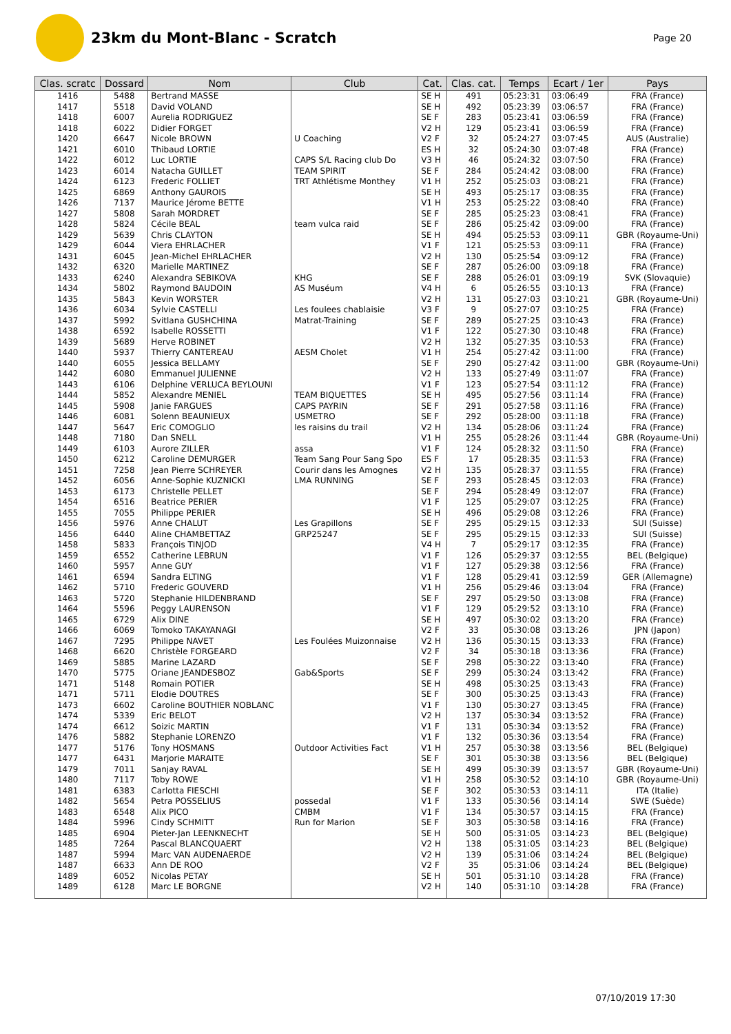23km du Mont-Blanc - Scratch
Page 20
| Clas. scratc | Dossard | Nom | Club | Cat. | Clas. cat. | Temps | Ecart / 1er | Pays |
| --- | --- | --- | --- | --- | --- | --- | --- | --- |
| 1416 | 5488 | Bertrand MASSE | | SE H | 491 | 05:23:31 | 03:06:49 | FRA (France) |
| 1417 | 5518 | David VOLAND | | SE H | 492 | 05:23:39 | 03:06:57 | FRA (France) |
| 1418 | 6007 | Aurelia RODRIGUEZ | | SE F | 283 | 05:23:41 | 03:06:59 | FRA (France) |
| 1418 | 6022 | Didier FORGET | | V2 H | 129 | 05:23:41 | 03:06:59 | FRA (France) |
| 1420 | 6647 | Nicole BROWN | U Coaching | V2 F | 32 | 05:24:27 | 03:07:45 | AUS (Australie) |
| 1421 | 6010 | Thibaud LORTIE | | ES H | 32 | 05:24:30 | 03:07:48 | FRA (France) |
| 1422 | 6012 | Luc LORTIE | CAPS S/L Racing club Do | V3 H | 46 | 05:24:32 | 03:07:50 | FRA (France) |
| 1423 | 6014 | Natacha GUILLET | TEAM SPIRIT | SE F | 284 | 05:24:42 | 03:08:00 | FRA (France) |
| 1424 | 6123 | Frederic FOLLIET | TRT Athlétisme Monthey | V1 H | 252 | 05:25:03 | 03:08:21 | FRA (France) |
| 1425 | 6869 | Anthony GAUROIS | | SE H | 493 | 05:25:17 | 03:08:35 | FRA (France) |
| 1426 | 7137 | Maurice Jérome BETTE | | V1 H | 253 | 05:25:22 | 03:08:40 | FRA (France) |
| 1427 | 5808 | Sarah MORDRET | | SE F | 285 | 05:25:23 | 03:08:41 | FRA (France) |
| 1428 | 5824 | Cécile BEAL | team vulca raid | SE F | 286 | 05:25:42 | 03:09:00 | FRA (France) |
| 1429 | 5639 | Chris CLAYTON | | SE H | 494 | 05:25:53 | 03:09:11 | GBR (Royaume-Uni) |
| 1429 | 6044 | Viera EHRLACHER | | V1 F | 121 | 05:25:53 | 03:09:11 | FRA (France) |
| 1431 | 6045 | Jean-Michel EHRLACHER | | V2 H | 130 | 05:25:54 | 03:09:12 | FRA (France) |
| 1432 | 6320 | Marielle MARTINEZ | | SE F | 287 | 05:26:00 | 03:09:18 | FRA (France) |
| 1433 | 6240 | Alexandra SEBIKOVA | KHG | SE F | 288 | 05:26:01 | 03:09:19 | SVK (Slovaquie) |
| 1434 | 5802 | Raymond BAUDOIN | AS Muséum | V4 H | 6 | 05:26:55 | 03:10:13 | FRA (France) |
| 1435 | 5843 | Kevin WORSTER | | V2 H | 131 | 05:27:03 | 03:10:21 | GBR (Royaume-Uni) |
| 1436 | 6034 | Sylvie CASTELLI | Les foulees chablaisie | V3 F | 9 | 05:27:07 | 03:10:25 | FRA (France) |
| 1437 | 5992 | Svitlana GUSHCHINA | Matrat-Training | SE F | 289 | 05:27:25 | 03:10:43 | FRA (France) |
| 1438 | 6592 | Isabelle ROSSETTI | | V1 F | 122 | 05:27:30 | 03:10:48 | FRA (France) |
| 1439 | 5689 | Herve ROBINET | | V2 H | 132 | 05:27:35 | 03:10:53 | FRA (France) |
| 1440 | 5937 | Thierry CANTEREAU | AESM Cholet | V1 H | 254 | 05:27:42 | 03:11:00 | FRA (France) |
| 1440 | 6055 | Jessica BELLAMY | | SE F | 290 | 05:27:42 | 03:11:00 | GBR (Royaume-Uni) |
| 1442 | 6080 | Emmanuel JULIENNE | | V2 H | 133 | 05:27:49 | 03:11:07 | FRA (France) |
| 1443 | 6106 | Delphine VERLUCA BEYLOUNI | | V1 F | 123 | 05:27:54 | 03:11:12 | FRA (France) |
| 1444 | 5852 | Alexandre MENIEL | TEAM BIQUETTES | SE H | 495 | 05:27:56 | 03:11:14 | FRA (France) |
| 1445 | 5908 | Janie FARGUES | CAPS PAYRIN | SE F | 291 | 05:27:58 | 03:11:16 | FRA (France) |
| 1446 | 6081 | Solenn BEAUNIEUX | USMETRO | SE F | 292 | 05:28:00 | 03:11:18 | FRA (France) |
| 1447 | 5647 | Eric COMOGLIO | les raisins du trail | V2 H | 134 | 05:28:06 | 03:11:24 | FRA (France) |
| 1448 | 7180 | Dan SNELL | | V1 H | 255 | 05:28:26 | 03:11:44 | GBR (Royaume-Uni) |
| 1449 | 6103 | Aurore ZILLER | assa | V1 F | 124 | 05:28:32 | 03:11:50 | FRA (France) |
| 1450 | 6212 | Caroline DEMURGER | Team Sang Pour Sang Spo | ES F | 17 | 05:28:35 | 03:11:53 | FRA (France) |
| 1451 | 7258 | Jean Pierre SCHREYER | Courir dans les Amognes | V2 H | 135 | 05:28:37 | 03:11:55 | FRA (France) |
| 1452 | 6056 | Anne-Sophie KUZNICKI | LMA RUNNING | SE F | 293 | 05:28:45 | 03:12:03 | FRA (France) |
| 1453 | 6173 | Christelle PELLET | | SE F | 294 | 05:28:49 | 03:12:07 | FRA (France) |
| 1454 | 6516 | Beatrice PERIER | | V1 F | 125 | 05:29:07 | 03:12:25 | FRA (France) |
| 1455 | 7055 | Philippe PERIER | | SE H | 496 | 05:29:08 | 03:12:26 | FRA (France) |
| 1456 | 5976 | Anne CHALUT | Les Grapillons | SE F | 295 | 05:29:15 | 03:12:33 | SUI (Suisse) |
| 1456 | 6440 | Aline CHAMBETTAZ | GRP25247 | SE F | 295 | 05:29:15 | 03:12:33 | SUI (Suisse) |
| 1458 | 5833 | François TINJOD | | V4 H | 7 | 05:29:17 | 03:12:35 | FRA (France) |
| 1459 | 6552 | Catherine LEBRUN | | V1 F | 126 | 05:29:37 | 03:12:55 | BEL (Belgique) |
| 1460 | 5957 | Anne GUY | | V1 F | 127 | 05:29:38 | 03:12:56 | FRA (France) |
| 1461 | 6594 | Sandra ELTING | | V1 F | 128 | 05:29:41 | 03:12:59 | GER (Allemagne) |
| 1462 | 5710 | Frederic GOUVERD | | V1 H | 256 | 05:29:46 | 03:13:04 | FRA (France) |
| 1463 | 5720 | Stephanie HILDENBRAND | | SE F | 297 | 05:29:50 | 03:13:08 | FRA (France) |
| 1464 | 5596 | Peggy LAURENSON | | V1 F | 129 | 05:29:52 | 03:13:10 | FRA (France) |
| 1465 | 6729 | Alix DINE | | SE H | 497 | 05:30:02 | 03:13:20 | FRA (France) |
| 1466 | 6069 | Tomoko TAKAYANAGI | | V2 F | 33 | 05:30:08 | 03:13:26 | JPN (Japon) |
| 1467 | 7295 | Philippe NAVET | Les Foulées Muizonnaise | V2 H | 136 | 05:30:15 | 03:13:33 | FRA (France) |
| 1468 | 6620 | Christèle FORGEARD | | V2 F | 34 | 05:30:18 | 03:13:36 | FRA (France) |
| 1469 | 5885 | Marine LAZARD | | SE F | 298 | 05:30:22 | 03:13:40 | FRA (France) |
| 1470 | 5775 | Oriane JEANDESBOZ | Gab&Sports | SE F | 299 | 05:30:24 | 03:13:42 | FRA (France) |
| 1471 | 5148 | Romain POTIER | | SE H | 498 | 05:30:25 | 03:13:43 | FRA (France) |
| 1471 | 5711 | Elodie DOUTRES | | SE F | 300 | 05:30:25 | 03:13:43 | FRA (France) |
| 1473 | 6602 | Caroline BOUTHIER NOBLANC | | V1 F | 130 | 05:30:27 | 03:13:45 | FRA (France) |
| 1474 | 5339 | Eric BELOT | | V2 H | 137 | 05:30:34 | 03:13:52 | FRA (France) |
| 1474 | 6612 | Soizic MARTIN | | V1 F | 131 | 05:30:34 | 03:13:52 | FRA (France) |
| 1476 | 5882 | Stephanie LORENZO | | V1 F | 132 | 05:30:36 | 03:13:54 | FRA (France) |
| 1477 | 5176 | Tony HOSMANS | Outdoor Activities Fact | V1 H | 257 | 05:30:38 | 03:13:56 | BEL (Belgique) |
| 1477 | 6431 | Marjorie MARAITE | | SE F | 301 | 05:30:38 | 03:13:56 | BEL (Belgique) |
| 1479 | 7011 | Sanjay RAVAL | | SE H | 499 | 05:30:39 | 03:13:57 | GBR (Royaume-Uni) |
| 1480 | 7117 | Toby ROWE | | V1 H | 258 | 05:30:52 | 03:14:10 | GBR (Royaume-Uni) |
| 1481 | 6383 | Carlotta FIESCHI | | SE F | 302 | 05:30:53 | 03:14:11 | ITA (Italie) |
| 1482 | 5654 | Petra POSSELIUS | possedal | V1 F | 133 | 05:30:56 | 03:14:14 | SWE (Suède) |
| 1483 | 6548 | Alix PICO | CMBM | V1 F | 134 | 05:30:57 | 03:14:15 | FRA (France) |
| 1484 | 5996 | Cindy SCHMITT | Run for Marion | SE F | 303 | 05:30:58 | 03:14:16 | FRA (France) |
| 1485 | 6904 | Pieter-Jan LEENKNECHT | | SE H | 500 | 05:31:05 | 03:14:23 | BEL (Belgique) |
| 1485 | 7264 | Pascal BLANCQUAERT | | V2 H | 138 | 05:31:05 | 03:14:23 | BEL (Belgique) |
| 1487 | 5994 | Marc VAN AUDENAERDE | | V2 H | 139 | 05:31:06 | 03:14:24 | BEL (Belgique) |
| 1487 | 6633 | Ann DE ROO | | V2 F | 35 | 05:31:06 | 03:14:24 | BEL (Belgique) |
| 1489 | 6052 | Nicolas PETAY | | SE H | 501 | 05:31:10 | 03:14:28 | FRA (France) |
| 1489 | 6128 | Marc LE BORGNE | | V2 H | 140 | 05:31:10 | 03:14:28 | FRA (France) |
07/10/2019 17:30